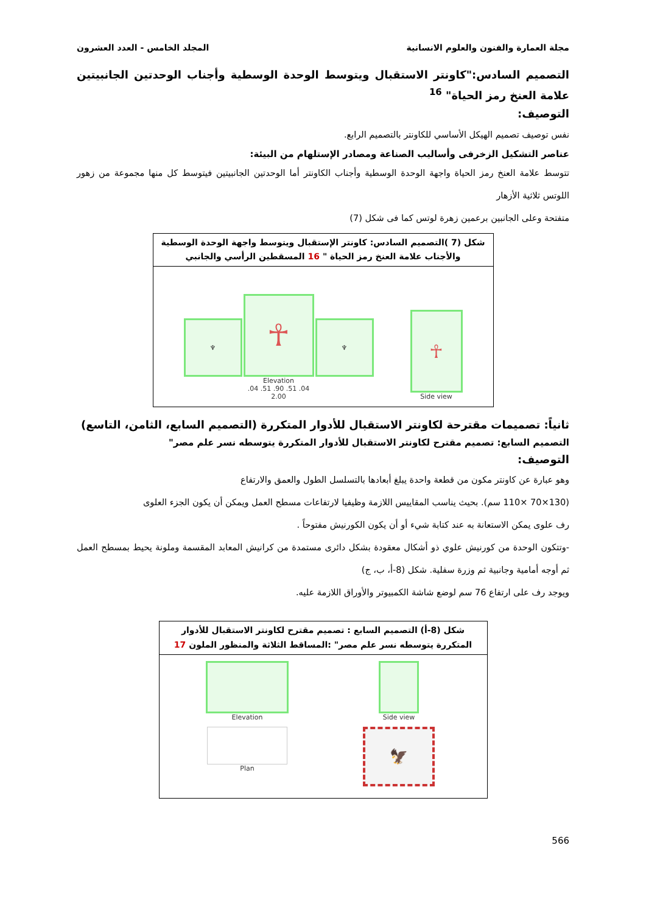مجلة العمارة والفنون والعلوم الانسانية المجلد الخامس - العدد العشرون
التصميم السادس:"كاونتر الاستقبال ويتوسط الوحدة الوسطية وأجناب الوحدتين الجانبيتين علامة العنخ رمز الحياة" <sup>16</sup>
التوصيف:
نفس توصيف تصميم الهيكل الأساسي للكاونتر بالتصميم الرابع.
عناصر التشكيل الزخرفى وأساليب الصناعة ومصادر الإستلهام من البيئة:
تتوسط علامة العنخ رمز الحياة واجهة الوحدة الوسطية وأجناب الكاونتر أما الوحدتين الجانبيتين فيتوسط كل منها مجموعة من زهور اللوتس ثلاثية الأزهار
متفتحة وعلى الجانبين برعمين زهرة لوتس كما فى شكل (7)
شكل (7 )التصميم السادس: كاونتر الإستقبال ويتوسط واجهة الوحدة الوسطية والأجناب علامة العنخ رمز الحياة " 16 المسقطين الرأسي والجانبي
♆
☥
♆
Elevation
.04 .51 .90 .51 .04
2.00
☥
Side view
ثانياً: تصميمات مقترحة لكاونتر الاستقبال للأدوار المتكررة (التصميم السابع، الثامن، التاسع)
التصميم السابع: تصميم مقترح لكاونتر الاستقبال للأدوار المتكررة يتوسطه نسر علم مصر"
التوصيف:
وهو عبارة عن كاونتر مكون من قطعة واحدة يبلغ أبعادها بالتسلسل الطول والعمق والارتفاع
(130×70 ×110 سم). بحيث يناسب المقاييس اللازمة وظيفيا لارتفاعات مسطح العمل ويمكن أن يكون الجزء العلوى
رف علوى يمكن الاستعانة به عند كتابة شيء أو أن يكون الكورنيش مفتوحاً .
-وتتكون الوحدة من كورنيش علوي ذو أشكال معقودة بشكل دائرى مستمدة من كرانيش المعابد المقسمة وملونة يحيط بمسطح العمل ثم أوجه أمامية وجانبية ثم وزرة سفلية. شكل (8-أ، ب، ج)
ويوجد رف على ارتفاع 76 سم لوضع شاشة الكمبيوتر والأوراق اللازمة عليه.
شكل (8-أ) التصميم السابع : تصميم مقترح لكاونتر الاستقبال للأدوار المتكررة يتوسطه نسر علم مصر" :المساقط الثلاثة والمنظور الملون 17
Elevation
Side view
Plan
🦅
566